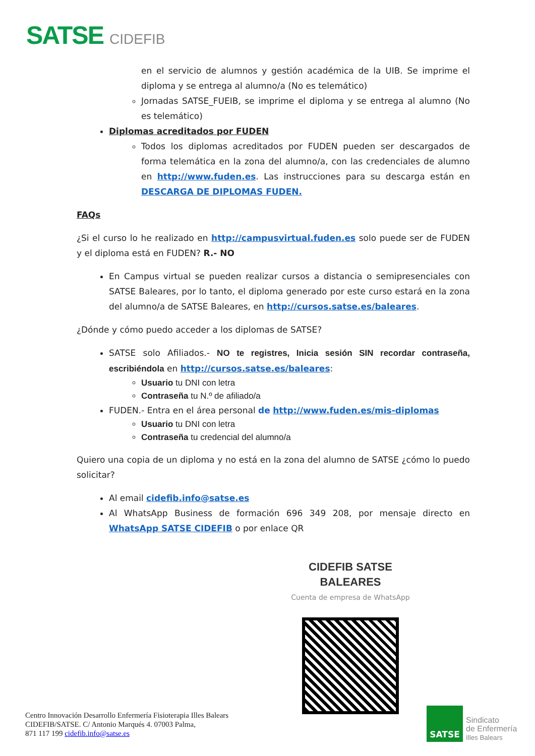SATSE CIDEFIB
en el servicio de alumnos y gestión académica de la UIB. Se imprime el diploma y se entrega al alumno/a (No es telemático)
Jornadas SATSE_FUEIB, se imprime el diploma y se entrega al alumno (No es telemático)
Diplomas acreditados por FUDEN
Todos los diplomas acreditados por FUDEN pueden ser descargados de forma telemática en la zona del alumno/a, con las credenciales de alumno en http://www.fuden.es. Las instrucciones para su descarga están en DESCARGA DE DIPLOMAS FUDEN.
FAQs
¿Si el curso lo he realizado en http://campusvirtual.fuden.es solo puede ser de FUDEN y el diploma está en FUDEN? R.- NO
En Campus virtual se pueden realizar cursos a distancia o semipresenciales con SATSE Baleares, por lo tanto, el diploma generado por este curso estará en la zona del alumno/a de SATSE Baleares, en http://cursos.satse.es/baleares.
¿Dónde y cómo puedo acceder a los diplomas de SATSE?
SATSE solo Afiliados.- NO te registres, Inicia sesión SIN recordar contraseña, escribiéndola en http://cursos.satse.es/baleares:
Usuario tu DNI con letra
Contraseña tu N.º de afiliado/a
FUDEN.- Entra en el área personal de http://www.fuden.es/mis-diplomas
Usuario tu DNI con letra
Contraseña tu credencial del alumno/a
Quiero una copia de un diploma y no está en la zona del alumno de SATSE ¿cómo lo puedo solicitar?
Al email cidefib.info@satse.es
Al WhatsApp Business de formación 696 349 208, por mensaje directo en WhatsApp SATSE CIDEFIB o por enlace QR
CIDEFIB SATSE BALEARES
Cuenta de empresa de WhatsApp
Centro Innovación Desarrollo Enfermería Fisioterapia Illes Balears
CIDEFIB/SATSE. C/ Antonio Marqués 4. 07003 Palma,
871 117 199 cidefib.info@satse.es
SATSE
Sindicato
de Enfermería
Illes Balears